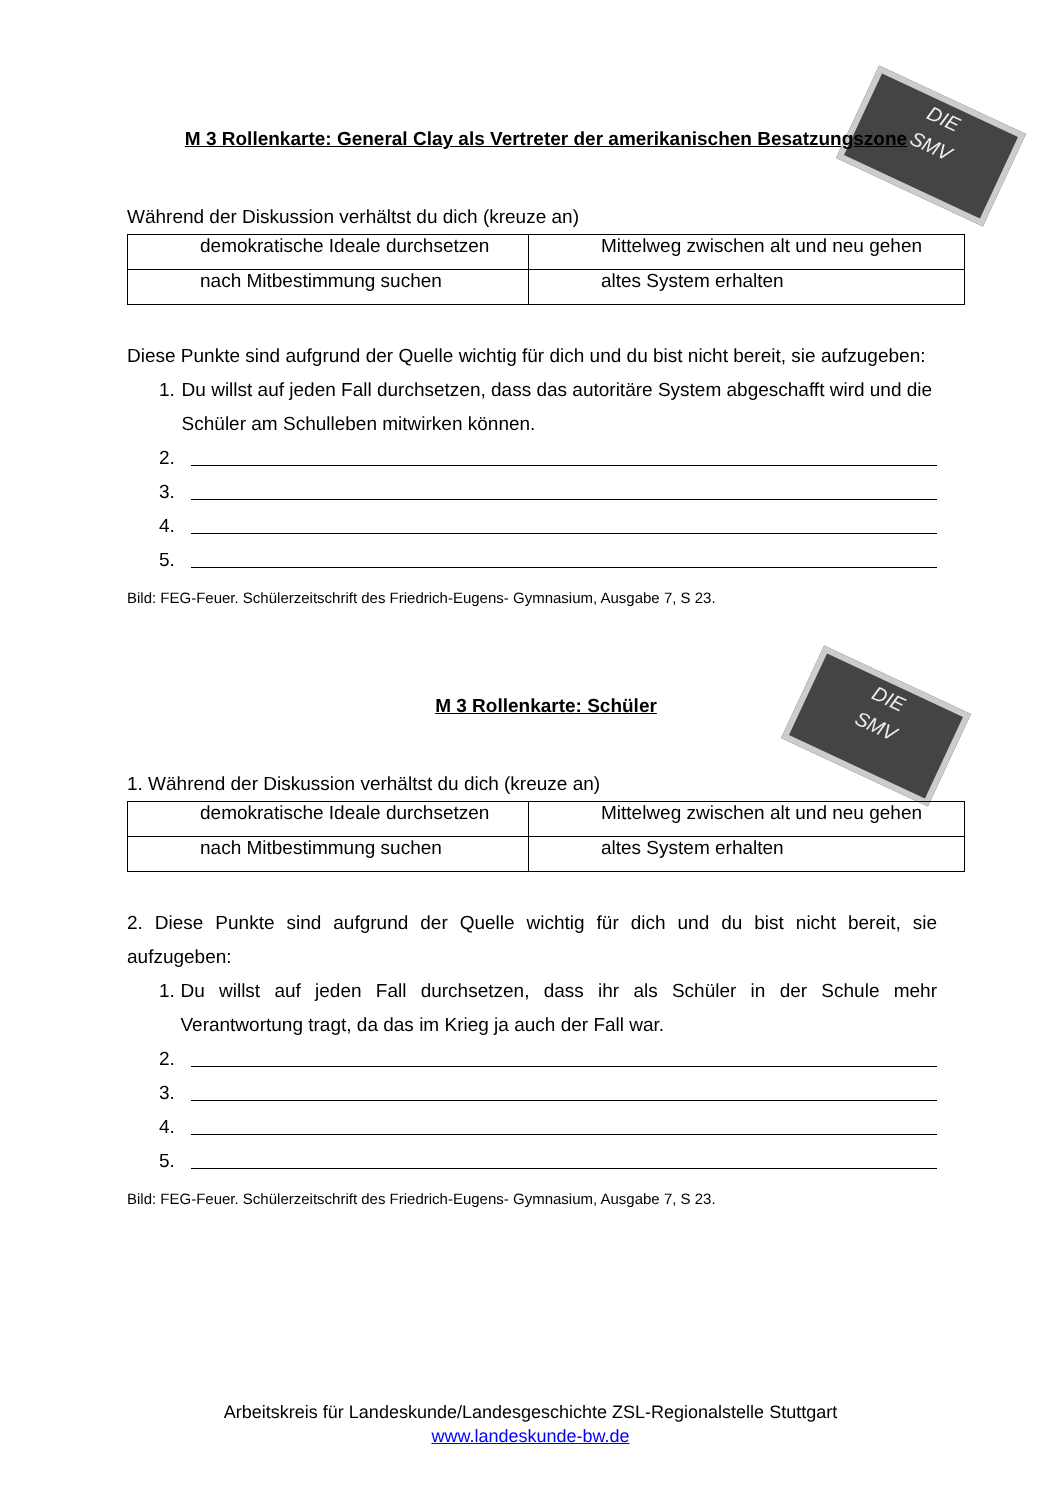DIE
SMV
DIE
SMV
M 3 Rollenkarte: General Clay als Vertreter der amerikanischen Besatzungszone
Während der Diskussion verhältst du dich (kreuze an)
| demokratische Ideale durchsetzen | Mittelweg zwischen alt und neu gehen |
| nach Mitbestimmung suchen | altes System erhalten |
Diese Punkte sind aufgrund der Quelle wichtig für dich und du bist nicht bereit, sie aufzugeben:
1. Du willst auf jeden Fall durchsetzen, dass das autoritäre System abgeschafft wird und die Schüler am Schulleben mitwirken können.
2.
3.
4.
5.
Bild: FEG-Feuer. Schülerzeitschrift des Friedrich-Eugens- Gymnasium, Ausgabe 7, S 23.
M 3 Rollenkarte: Schüler
1. Während der Diskussion verhältst du dich (kreuze an)
| demokratische Ideale durchsetzen | Mittelweg zwischen alt und neu gehen |
| nach Mitbestimmung suchen | altes System erhalten |
2. Diese Punkte sind aufgrund der Quelle wichtig für dich und du bist nicht bereit, sie aufzugeben:
1. Du willst auf jeden Fall durchsetzen, dass ihr als Schüler in der Schule mehr Verantwortung tragt, da das im Krieg ja auch der Fall war.
2.
3.
4.
5.
Bild: FEG-Feuer. Schülerzeitschrift des Friedrich-Eugens- Gymnasium, Ausgabe 7, S 23.
Arbeitskreis für Landeskunde/Landesgeschichte ZSL-Regionalstelle Stuttgart
www.landeskunde-bw.de